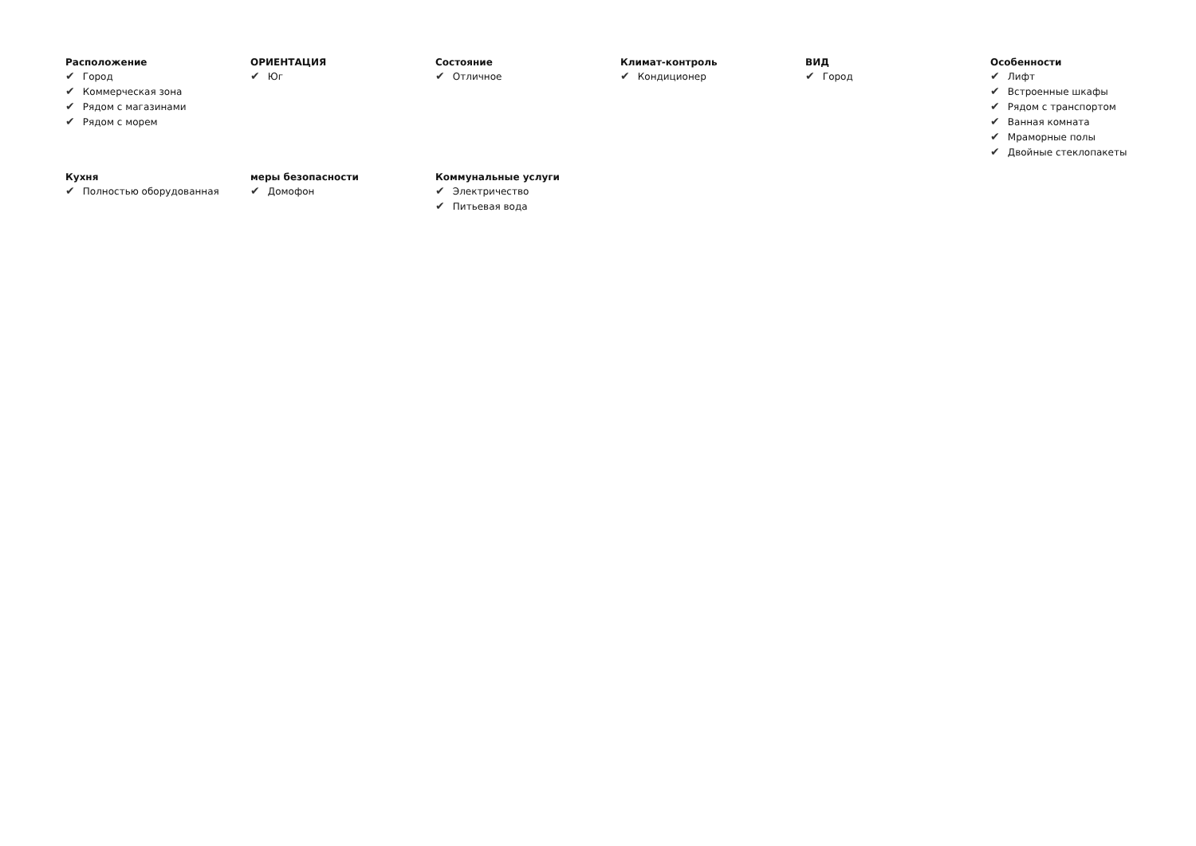Расположение
✔ Город
✔ Коммерческая зона
✔ Рядом с магазинами
✔ Рядом с морем
ОРИЕНТАЦИЯ
✔ Юг
Состояние
✔ Отличное
Климат-контроль
✔ Кондиционер
ВИД
✔ Город
Особенности
✔ Лифт
✔ Встроенные шкафы
✔ Рядом с транспортом
✔ Ванная комната
✔ Мраморные полы
✔ Двойные стеклопакеты
Кухня
✔ Полностью оборудованная
меры безопасности
✔ Домофон
Коммунальные услуги
✔ Электричество
✔ Питьевая вода